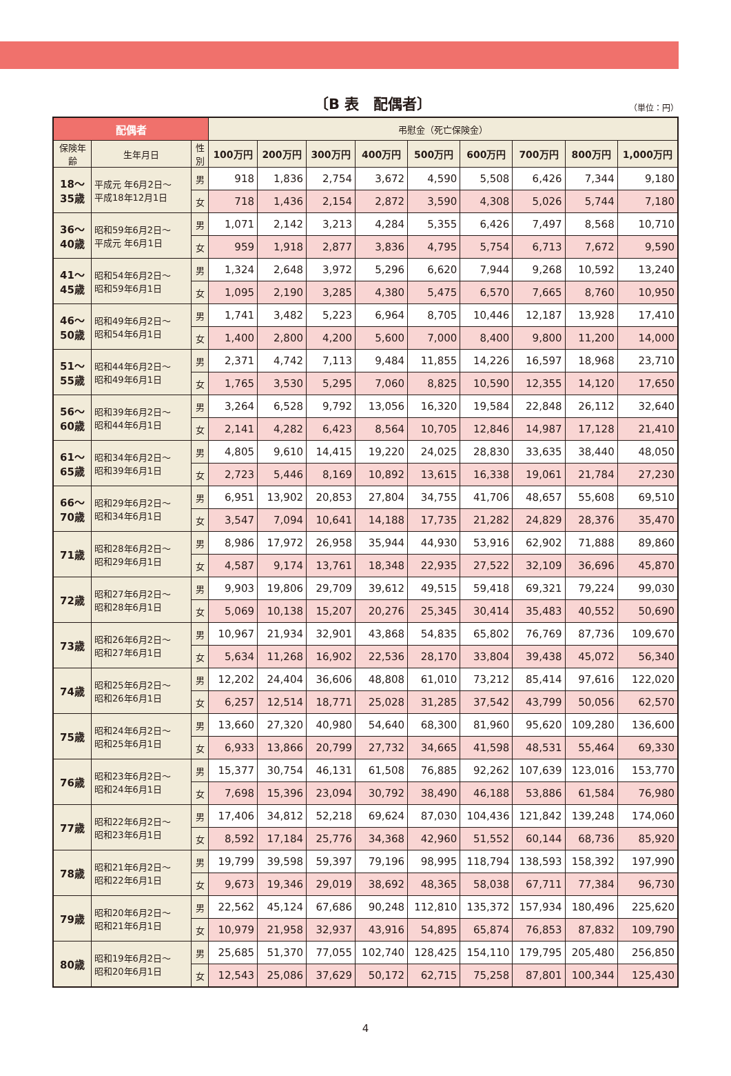〔B 表　配偶者〕
（単位：円）
| 配偶者 | | | 弔慰金（死亡保険金） | | | | | | | | |
| --- | --- | --- | --- | --- | --- | --- | --- | --- | --- | --- | --- |
| 保険年齢 | 生年月日 | 性別 | 100万円 | 200万円 | 300万円 | 400万円 | 500万円 | 600万円 | 700万円 | 800万円 | 1,000万円 |
| 18～ 35歳 | 平成元 年6月2日～ 平成18年12月1日 | 男 | 918 | 1,836 | 2,754 | 3,672 | 4,590 | 5,508 | 6,426 | 7,344 | 9,180 |
| | | 女 | 718 | 1,436 | 2,154 | 2,872 | 3,590 | 4,308 | 5,026 | 5,744 | 7,180 |
| 36～ 40歳 | 昭和59年6月2日～ 平成元 年6月1日 | 男 | 1,071 | 2,142 | 3,213 | 4,284 | 5,355 | 6,426 | 7,497 | 8,568 | 10,710 |
| | | 女 | 959 | 1,918 | 2,877 | 3,836 | 4,795 | 5,754 | 6,713 | 7,672 | 9,590 |
| 41～ 45歳 | 昭和54年6月2日～ 昭和59年6月1日 | 男 | 1,324 | 2,648 | 3,972 | 5,296 | 6,620 | 7,944 | 9,268 | 10,592 | 13,240 |
| | | 女 | 1,095 | 2,190 | 3,285 | 4,380 | 5,475 | 6,570 | 7,665 | 8,760 | 10,950 |
| 46～ 50歳 | 昭和49年6月2日～ 昭和54年6月1日 | 男 | 1,741 | 3,482 | 5,223 | 6,964 | 8,705 | 10,446 | 12,187 | 13,928 | 17,410 |
| | | 女 | 1,400 | 2,800 | 4,200 | 5,600 | 7,000 | 8,400 | 9,800 | 11,200 | 14,000 |
| 51～ 55歳 | 昭和44年6月2日～ 昭和49年6月1日 | 男 | 2,371 | 4,742 | 7,113 | 9,484 | 11,855 | 14,226 | 16,597 | 18,968 | 23,710 |
| | | 女 | 1,765 | 3,530 | 5,295 | 7,060 | 8,825 | 10,590 | 12,355 | 14,120 | 17,650 |
| 56～ 60歳 | 昭和39年6月2日～ 昭和44年6月1日 | 男 | 3,264 | 6,528 | 9,792 | 13,056 | 16,320 | 19,584 | 22,848 | 26,112 | 32,640 |
| | | 女 | 2,141 | 4,282 | 6,423 | 8,564 | 10,705 | 12,846 | 14,987 | 17,128 | 21,410 |
| 61～ 65歳 | 昭和34年6月2日～ 昭和39年6月1日 | 男 | 4,805 | 9,610 | 14,415 | 19,220 | 24,025 | 28,830 | 33,635 | 38,440 | 48,050 |
| | | 女 | 2,723 | 5,446 | 8,169 | 10,892 | 13,615 | 16,338 | 19,061 | 21,784 | 27,230 |
| 66～ 70歳 | 昭和29年6月2日～ 昭和34年6月1日 | 男 | 6,951 | 13,902 | 20,853 | 27,804 | 34,755 | 41,706 | 48,657 | 55,608 | 69,510 |
| | | 女 | 3,547 | 7,094 | 10,641 | 14,188 | 17,735 | 21,282 | 24,829 | 28,376 | 35,470 |
| 71歳 | 昭和28年6月2日～ 昭和29年6月1日 | 男 | 8,986 | 17,972 | 26,958 | 35,944 | 44,930 | 53,916 | 62,902 | 71,888 | 89,860 |
| | | 女 | 4,587 | 9,174 | 13,761 | 18,348 | 22,935 | 27,522 | 32,109 | 36,696 | 45,870 |
| 72歳 | 昭和27年6月2日～ 昭和28年6月1日 | 男 | 9,903 | 19,806 | 29,709 | 39,612 | 49,515 | 59,418 | 69,321 | 79,224 | 99,030 |
| | | 女 | 5,069 | 10,138 | 15,207 | 20,276 | 25,345 | 30,414 | 35,483 | 40,552 | 50,690 |
| 73歳 | 昭和26年6月2日～ 昭和27年6月1日 | 男 | 10,967 | 21,934 | 32,901 | 43,868 | 54,835 | 65,802 | 76,769 | 87,736 | 109,670 |
| | | 女 | 5,634 | 11,268 | 16,902 | 22,536 | 28,170 | 33,804 | 39,438 | 45,072 | 56,340 |
| 74歳 | 昭和25年6月2日～ 昭和26年6月1日 | 男 | 12,202 | 24,404 | 36,606 | 48,808 | 61,010 | 73,212 | 85,414 | 97,616 | 122,020 |
| | | 女 | 6,257 | 12,514 | 18,771 | 25,028 | 31,285 | 37,542 | 43,799 | 50,056 | 62,570 |
| 75歳 | 昭和24年6月2日～ 昭和25年6月1日 | 男 | 13,660 | 27,320 | 40,980 | 54,640 | 68,300 | 81,960 | 95,620 | 109,280 | 136,600 |
| | | 女 | 6,933 | 13,866 | 20,799 | 27,732 | 34,665 | 41,598 | 48,531 | 55,464 | 69,330 |
| 76歳 | 昭和23年6月2日～ 昭和24年6月1日 | 男 | 15,377 | 30,754 | 46,131 | 61,508 | 76,885 | 92,262 | 107,639 | 123,016 | 153,770 |
| | | 女 | 7,698 | 15,396 | 23,094 | 30,792 | 38,490 | 46,188 | 53,886 | 61,584 | 76,980 |
| 77歳 | 昭和22年6月2日～ 昭和23年6月1日 | 男 | 17,406 | 34,812 | 52,218 | 69,624 | 87,030 | 104,436 | 121,842 | 139,248 | 174,060 |
| | | 女 | 8,592 | 17,184 | 25,776 | 34,368 | 42,960 | 51,552 | 60,144 | 68,736 | 85,920 |
| 78歳 | 昭和21年6月2日～ 昭和22年6月1日 | 男 | 19,799 | 39,598 | 59,397 | 79,196 | 98,995 | 118,794 | 138,593 | 158,392 | 197,990 |
| | | 女 | 9,673 | 19,346 | 29,019 | 38,692 | 48,365 | 58,038 | 67,711 | 77,384 | 96,730 |
| 79歳 | 昭和20年6月2日～ 昭和21年6月1日 | 男 | 22,562 | 45,124 | 67,686 | 90,248 | 112,810 | 135,372 | 157,934 | 180,496 | 225,620 |
| | | 女 | 10,979 | 21,958 | 32,937 | 43,916 | 54,895 | 65,874 | 76,853 | 87,832 | 109,790 |
| 80歳 | 昭和19年6月2日～ 昭和20年6月1日 | 男 | 25,685 | 51,370 | 77,055 | 102,740 | 128,425 | 154,110 | 179,795 | 205,480 | 256,850 |
| | | 女 | 12,543 | 25,086 | 37,629 | 50,172 | 62,715 | 75,258 | 87,801 | 100,344 | 125,430 |
4